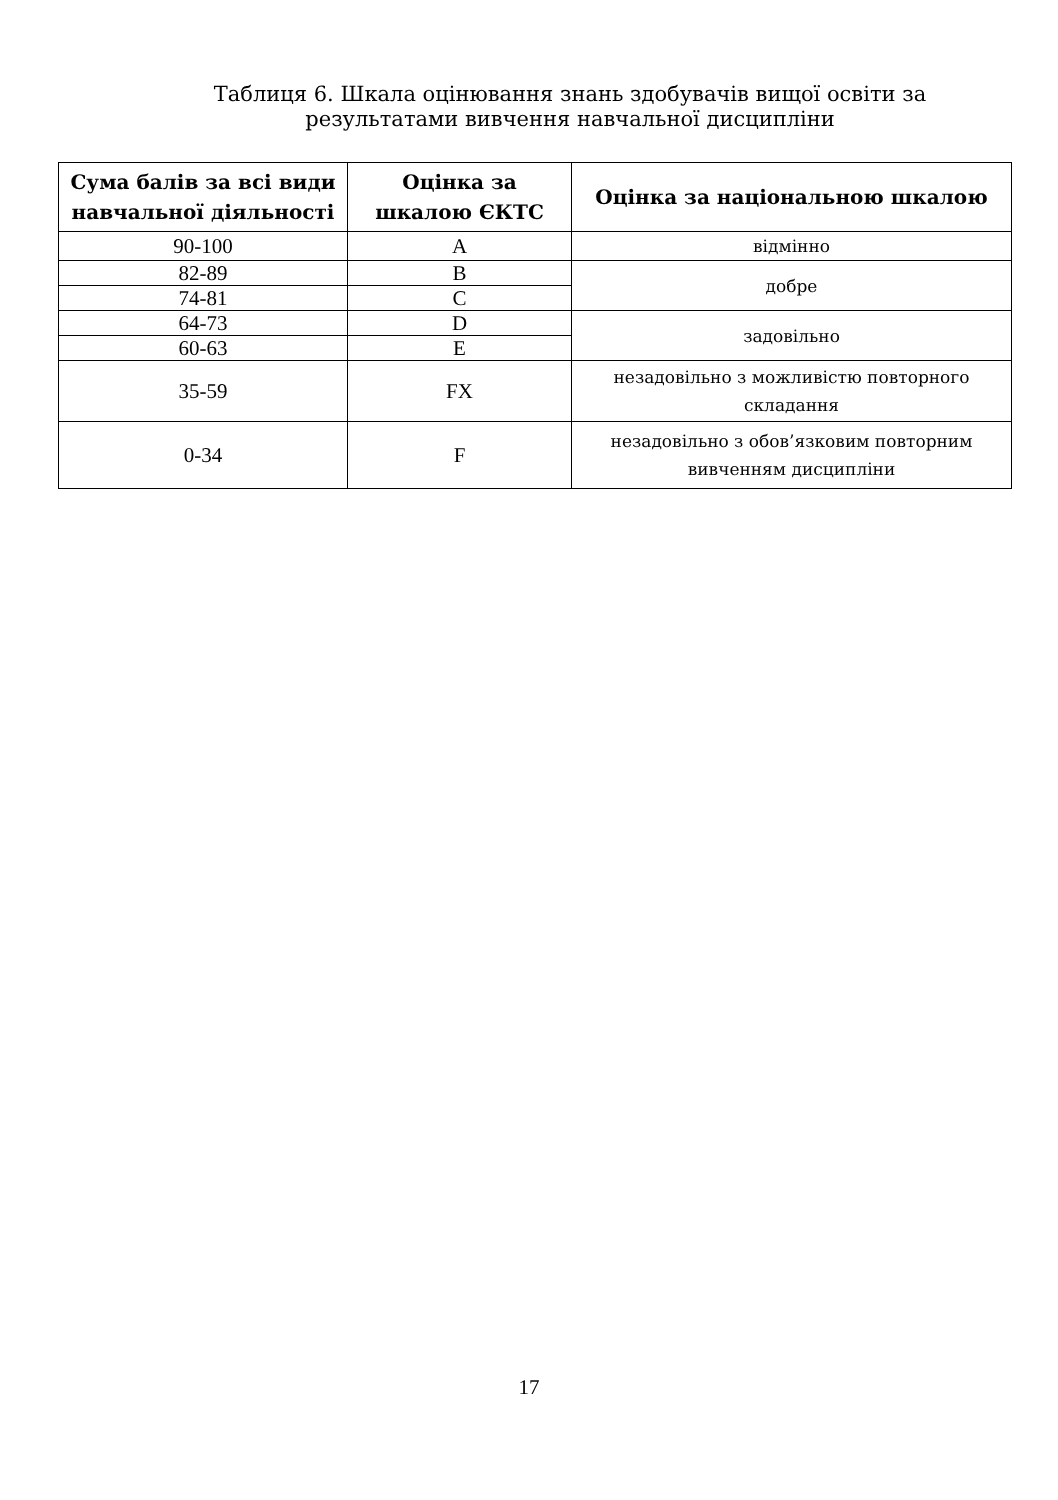Таблиця 6. Шкала оцінювання знань здобувачів вищої освіти за результатами вивчення навчальної дисципліни
| Сума балів за всі види навчальної діяльності | Оцінка за шкалою ЄКТС | Оцінка за національною шкалою |
| --- | --- | --- |
| 90-100 | A | відмінно |
| 82-89 | B | добре |
| 74-81 | C | |
| 64-73 | D | задовільно |
| 60-63 | E | |
| 35-59 | FX | незадовільно з можливістю повторного складання |
| 0-34 | F | незадовільно з обов’язковим повторним вивченням дисципліни |
17